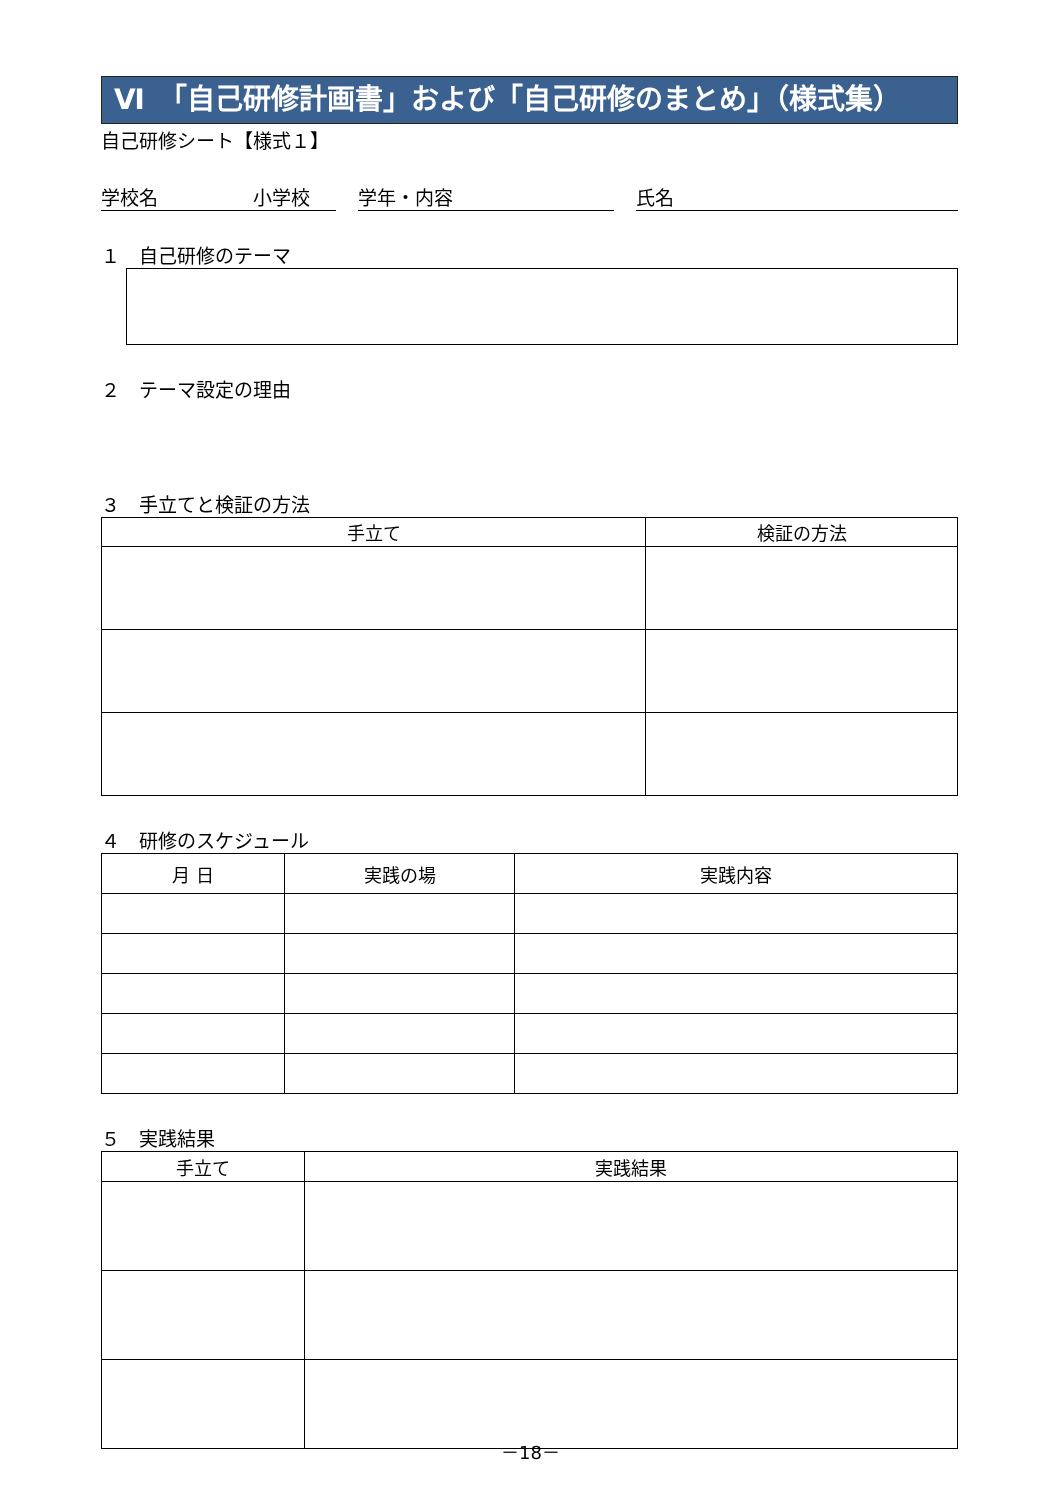Ⅵ　「自己研修計画書」および「自己研修のまとめ」（様式集）
自己研修シート【様式１】
学校名　　　　　小学校 学年・内容 氏名
１　自己研修のテーマ
２　テーマ設定の理由
３　手立てと検証の方法
| 手立て | 検証の方法 |
| --- | --- |
４　研修のスケジュール
| 月 日 | 実践の場 | 実践内容 |
| --- | --- | --- |
５　実践結果
| 手立て | 実践結果 |
| --- | --- |
－18－